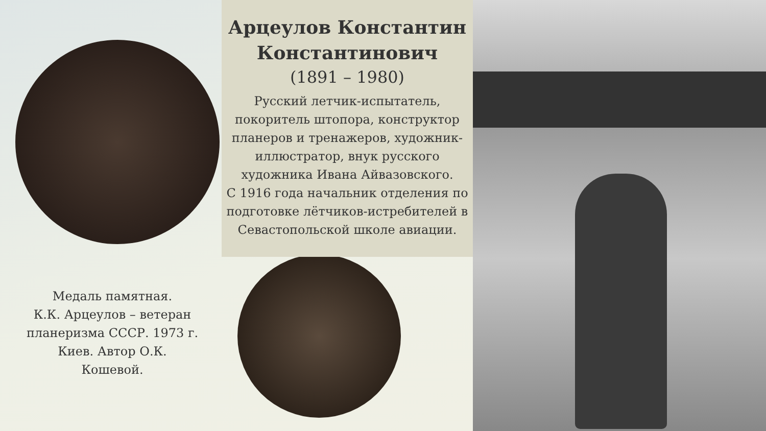Медаль памятная.
К.К. Арцеулов – ветеран планеризма СССР. 1973 г. Киев. Автор О.К. Кошевой.
Арцеулов Константин Константинович
(1891 – 1980)
Русский летчик-испытатель, покоритель штопора, конструктор планеров и тренажеров, художник-иллюстратор, внук русского художника Ивана Айвазовского.
С 1916 года начальник отделения по подготовке лётчиков-истребителей в Севастопольской школе авиации.